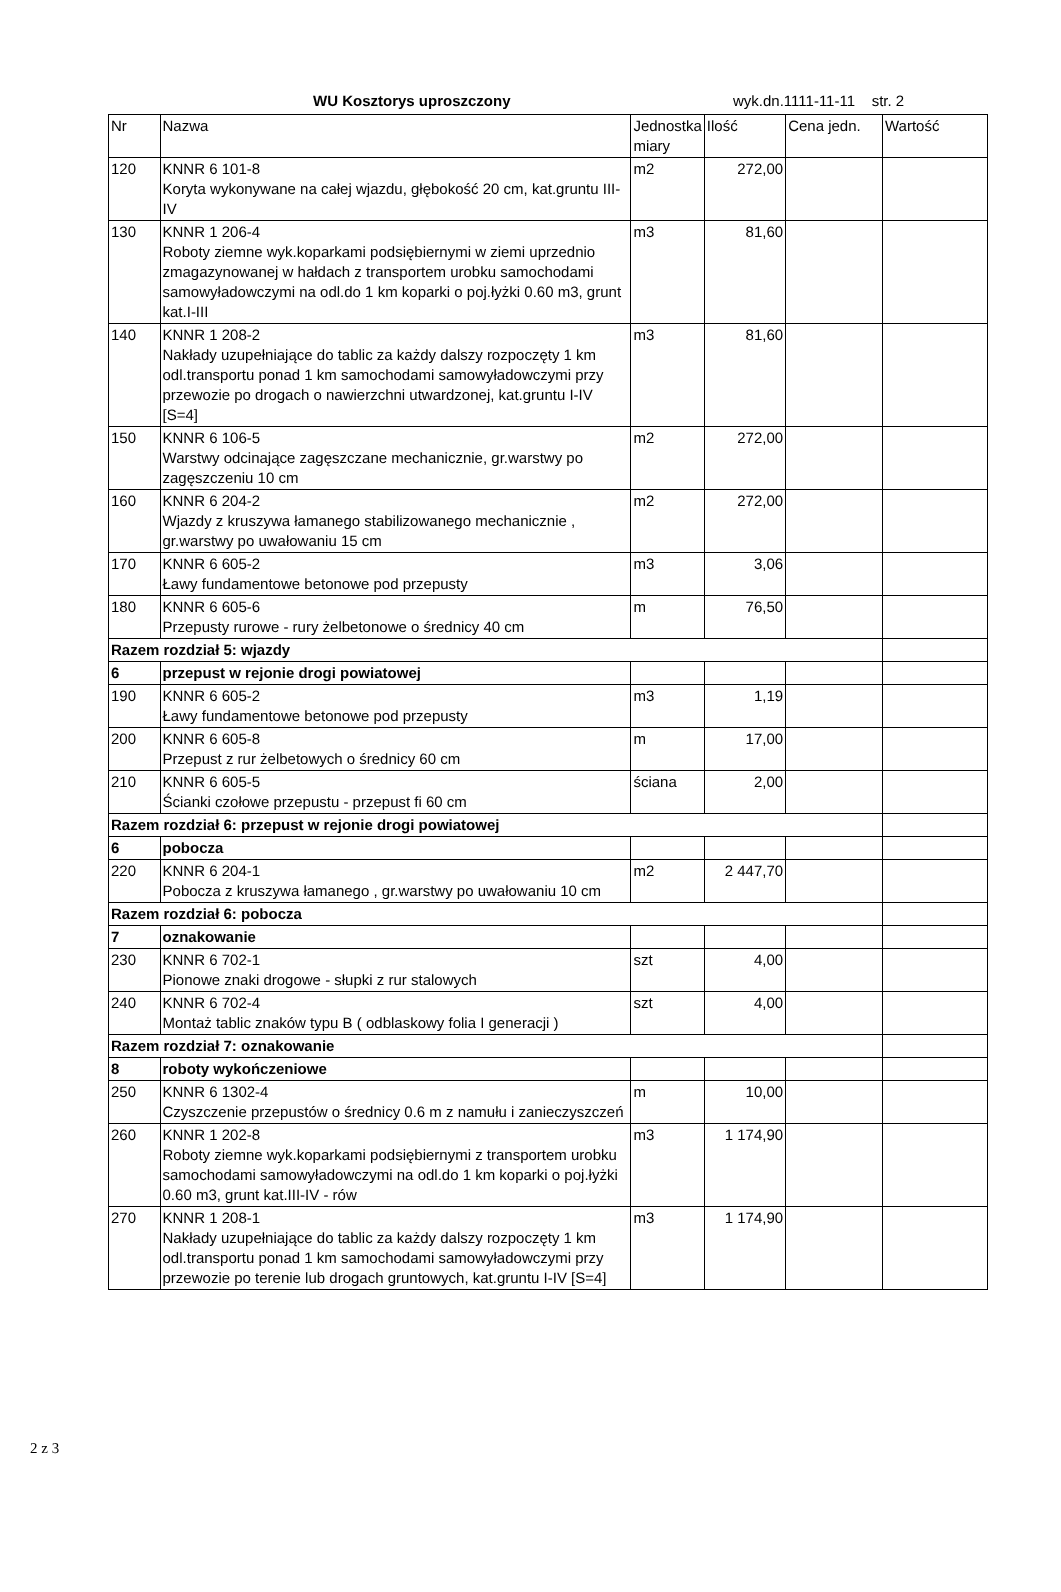WU Kosztorys uproszczony wyk.dn.1111-11-11 str. 2
| Nr | Nazwa | Jednostka miary | Ilość | Cena jedn. | Wartość |
| --- | --- | --- | --- | --- | --- |
| 120 | KNNR 6 101-8 Koryta wykonywane na całej wjazdu, głębokość 20 cm, kat.gruntu III-IV | m2 | 272,00 | | |
| 130 | KNNR 1 206-4 Roboty ziemne wyk.koparkami podsiębiernymi w ziemi uprzednio zmagazynowanej w hałdach z transportem urobku samochodami samowyładowczymi na odl.do 1 km koparki o poj.łyżki 0.60 m3, grunt kat.I-III | m3 | 81,60 | | |
| 140 | KNNR 1 208-2 Nakłady uzupełniające do tablic za każdy dalszy rozpoczęty 1 km odl.transportu ponad 1 km samochodami samowyładowczymi przy przewozie po drogach o nawierzchni utwardzonej, kat.gruntu I-IV [S=4] | m3 | 81,60 | | |
| 150 | KNNR 6 106-5 Warstwy odcinające zagęszczane mechanicznie, gr.warstwy po zagęszczeniu 10 cm | m2 | 272,00 | | |
| 160 | KNNR 6 204-2 Wjazdy z kruszywa łamanego stabilizowanego mechanicznie , gr.warstwy po uwałowaniu 15 cm | m2 | 272,00 | | |
| 170 | KNNR 6 605-2 Ławy fundamentowe betonowe pod przepusty | m3 | 3,06 | | |
| 180 | KNNR 6 605-6 Przepusty rurowe - rury żelbetonowe o średnicy 40 cm | m | 76,50 | | |
| Razem rozdział 5: wjazdy | | | | | |
| 6 | przepust w rejonie drogi powiatowej | | | | |
| 190 | KNNR 6 605-2 Ławy fundamentowe betonowe pod przepusty | m3 | 1,19 | | |
| 200 | KNNR 6 605-8 Przepust z rur żelbetowych o średnicy 60 cm | m | 17,00 | | |
| 210 | KNNR 6 605-5 Ścianki czołowe przepustu - przepust fi 60 cm | ściana | 2,00 | | |
| Razem rozdział 6: przepust w rejonie drogi powiatowej | | | | | |
| 6 | pobocza | | | | |
| 220 | KNNR 6 204-1 Pobocza z kruszywa łamanego , gr.warstwy po uwałowaniu 10 cm | m2 | 2 447,70 | | |
| Razem rozdział 6: pobocza | | | | | |
| 7 | oznakowanie | | | | |
| 230 | KNNR 6 702-1 Pionowe znaki drogowe - słupki z rur stalowych | szt | 4,00 | | |
| 240 | KNNR 6 702-4 Montaż tablic znaków typu B ( odblaskowy folia I generacji ) | szt | 4,00 | | |
| Razem rozdział 7: oznakowanie | | | | | |
| 8 | roboty wykończeniowe | | | | |
| 250 | KNNR 6 1302-4 Czyszczenie przepustów o średnicy 0.6 m z namułu i zanieczyszczeń | m | 10,00 | | |
| 260 | KNNR 1 202-8 Roboty ziemne wyk.koparkami podsiębiernymi z transportem urobku samochodami samowyładowczymi na odl.do 1 km koparki o poj.łyżki 0.60 m3, grunt kat.III-IV - rów | m3 | 1 174,90 | | |
| 270 | KNNR 1 208-1 Nakłady uzupełniające do tablic za każdy dalszy rozpoczęty 1 km odl.transportu ponad 1 km samochodami samowyładowczymi przy przewozie po terenie lub drogach gruntowych, kat.gruntu I-IV [S=4] | m3 | 1 174,90 | | |
2 z 3